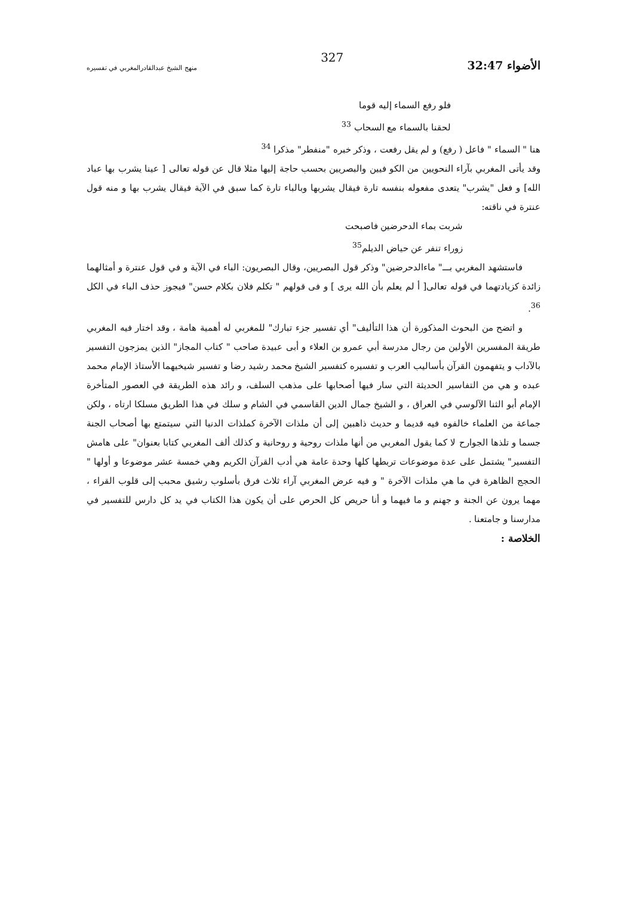الأضواء 32:47 327 منهج الشيخ عبدالقادرالمغربي في تفسيره
فلو رفع السماء إليه قوما
لحقنا بالسماء مع السحاب <sup>33</sup>
هنا " السماء " فاعل ( رفع) و لم يقل رفعت ، وذكر خبره "منفطر" مذكرا <sup>34</sup>
وقد يأتى المغربي بآراء النحويين من الكو فيين والبصريين بحسب حاجة إليها مثلا قال عن قوله تعالى [ عينا يشرب بها عباد الله] و فعل "يشرب" يتعدى مفعوله بنفسه تارة فيقال يشربها وبالباء تارة كما سبق في الآية فيقال يشرب بها و منه قول عنترة في ناقته:
شربت بماء الدحرضين فاصبحت
زوراء تنفر عن حياض الديلم<sup>35</sup>
فاستشهد المغربي بـــ" ماءالدحرضين" وذكر قول البصريين، وقال البصريون: الباء في الآية و في قول عنترة و أمثالهما زائدة كزيادتهما في قوله تعالى[ أ لم يعلم بأن الله يرى ] و فى قولهم " تكلم فلان بكلام حسن" فيجوز حذف الباء في الكل <sup>36</sup>.
و اتضح من البحوث المذكورة أن هذا التأليف" أي تفسير جزء تبارك" للمغربي له أهمية هامة ، وقد اختار فيه المغربي طريقة المفسرين الأولين من رجال مدرسة أبي عمرو بن العلاء و أبى عبيدة صاحب " كتاب المجاز" الذين يمزجون التفسير بالآداب و يتفهمون القرآن بأساليب العرب و تفسيره كتفسير الشيخ محمد رشيد رضا و تفسير شيخيهما الأستاذ الإمام محمد عبده و هي من التفاسير الحديثة التي سار فيها أصحابها على مذهب السلف، و رائد هذه الطريقة في العصور المتأخرة الإمام أبو الثنا الآلوسي في العراق ، و الشيخ جمال الدين القاسمي في الشام و سلك في هذا الطريق مسلكا ارتاه ، ولكن جماعة من العلماء خالفوه فيه قديما و حديث ذاهبين إلى أن ملذات الآخرة كملذات الدنيا التي سيتمتع بها أصحاب الجنة جسما و تلذها الجوارح لا كما يقول المغربي من أنها ملذات روحية و روحانية و كذلك ألف المغربي كتابا بعنوان" على هامش التفسير" يشتمل على عدة موضوعات تربطها كلها وحدة عامة هي أدب القرآن الكريم وهي خمسة عشر موضوعا و أولها " الحجج الظاهرة في ما هي ملذات الآخرة " و فيه عرض المغربي آراء ثلاث فرق بأسلوب رشيق محبب إلى قلوب القراء ، مهما يرون عن الجنة و جهنم و ما فيهما و أنا حريص كل الحرص على أن يكون هذا الكتاب في يد كل دارس للتفسير في مدارسنا و جامتعنا .
الخلاصة :